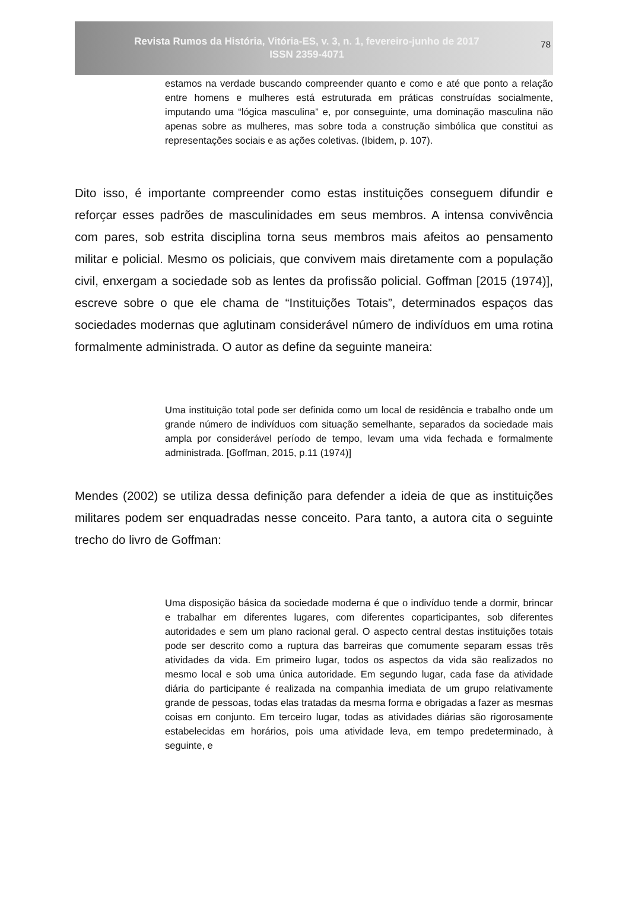Revista Rumos da História, Vitória-ES, v. 3, n. 1, fevereiro-junho de 2017
ISSN 2359-4071
78
estamos na verdade buscando compreender quanto e como e até que ponto a relação entre homens e mulheres está estruturada em práticas construídas socialmente, imputando uma “lógica masculina” e, por conseguinte, uma dominação masculina não apenas sobre as mulheres, mas sobre toda a construção simbólica que constitui as representações sociais e as ações coletivas. (Ibidem, p. 107).
Dito isso, é importante compreender como estas instituições conseguem difundir e reforçar esses padrões de masculinidades em seus membros. A intensa convivência com pares, sob estrita disciplina torna seus membros mais afeitos ao pensamento militar e policial. Mesmo os policiais, que convivem mais diretamente com a população civil, enxergam a sociedade sob as lentes da profissão policial. Goffman [2015 (1974)], escreve sobre o que ele chama de “Instituições Totais”, determinados espaços das sociedades modernas que aglutinam considerável número de indivíduos em uma rotina formalmente administrada. O autor as define da seguinte maneira:
Uma instituição total pode ser definida como um local de residência e trabalho onde um grande número de indivíduos com situação semelhante, separados da sociedade mais ampla por considerável período de tempo, levam uma vida fechada e formalmente administrada. [Goffman, 2015, p.11 (1974)]
Mendes (2002) se utiliza dessa definição para defender a ideia de que as instituições militares podem ser enquadradas nesse conceito. Para tanto, a autora cita o seguinte trecho do livro de Goffman:
Uma disposição básica da sociedade moderna é que o indivíduo tende a dormir, brincar e trabalhar em diferentes lugares, com diferentes coparticipantes, sob diferentes autoridades e sem um plano racional geral. O aspecto central destas instituições totais pode ser descrito como a ruptura das barreiras que comumente separam essas três atividades da vida. Em primeiro lugar, todos os aspectos da vida são realizados no mesmo local e sob uma única autoridade. Em segundo lugar, cada fase da atividade diária do participante é realizada na companhia imediata de um grupo relativamente grande de pessoas, todas elas tratadas da mesma forma e obrigadas a fazer as mesmas coisas em conjunto. Em terceiro lugar, todas as atividades diárias são rigorosamente estabelecidas em horários, pois uma atividade leva, em tempo predeterminado, à seguinte, e